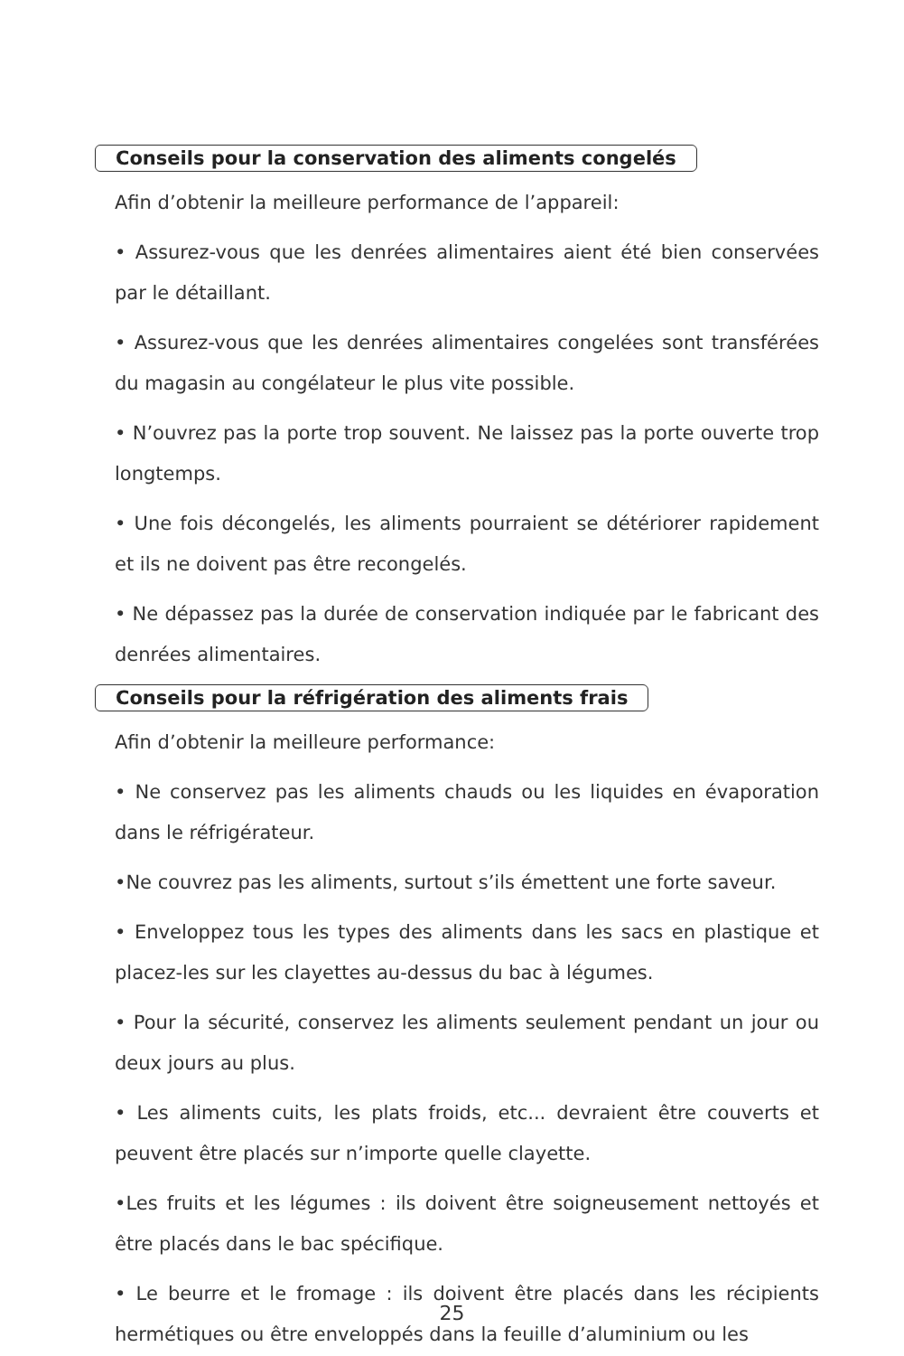Conseils pour la conservation des aliments congelés
Afin d’obtenir la meilleure performance de l’appareil:
• Assurez-vous que les denrées alimentaires aient été bien conservées par le détaillant.
• Assurez-vous que les denrées alimentaires congelées sont transférées du magasin au congélateur le plus vite possible.
• N’ouvrez pas la porte trop souvent. Ne laissez pas la porte ouverte trop longtemps.
• Une fois décongelés, les aliments pourraient se détériorer rapidement et ils ne doivent pas être recongelés.
• Ne dépassez pas la durée de conservation indiquée par le fabricant des denrées alimentaires.
Conseils pour la réfrigération des aliments frais
Afin d’obtenir la meilleure performance:
• Ne conservez pas les aliments chauds ou les liquides en évaporation dans le réfrigérateur.
•Ne couvrez pas les aliments, surtout s’ils émettent une forte saveur.
• Enveloppez tous les types des aliments dans les sacs en plastique et placez-les sur les clayettes au-dessus du bac à légumes.
• Pour la sécurité, conservez les aliments seulement pendant un jour ou deux jours au plus.
• Les aliments cuits, les plats froids, etc... devraient être couverts et peuvent être placés sur n’importe quelle clayette.
•Les fruits et les légumes : ils doivent être soigneusement nettoyés et être placés dans le bac spécifique.
• Le beurre et le fromage : ils doivent être placés dans les récipients hermétiques ou être enveloppés dans la feuille d’aluminium ou les
25